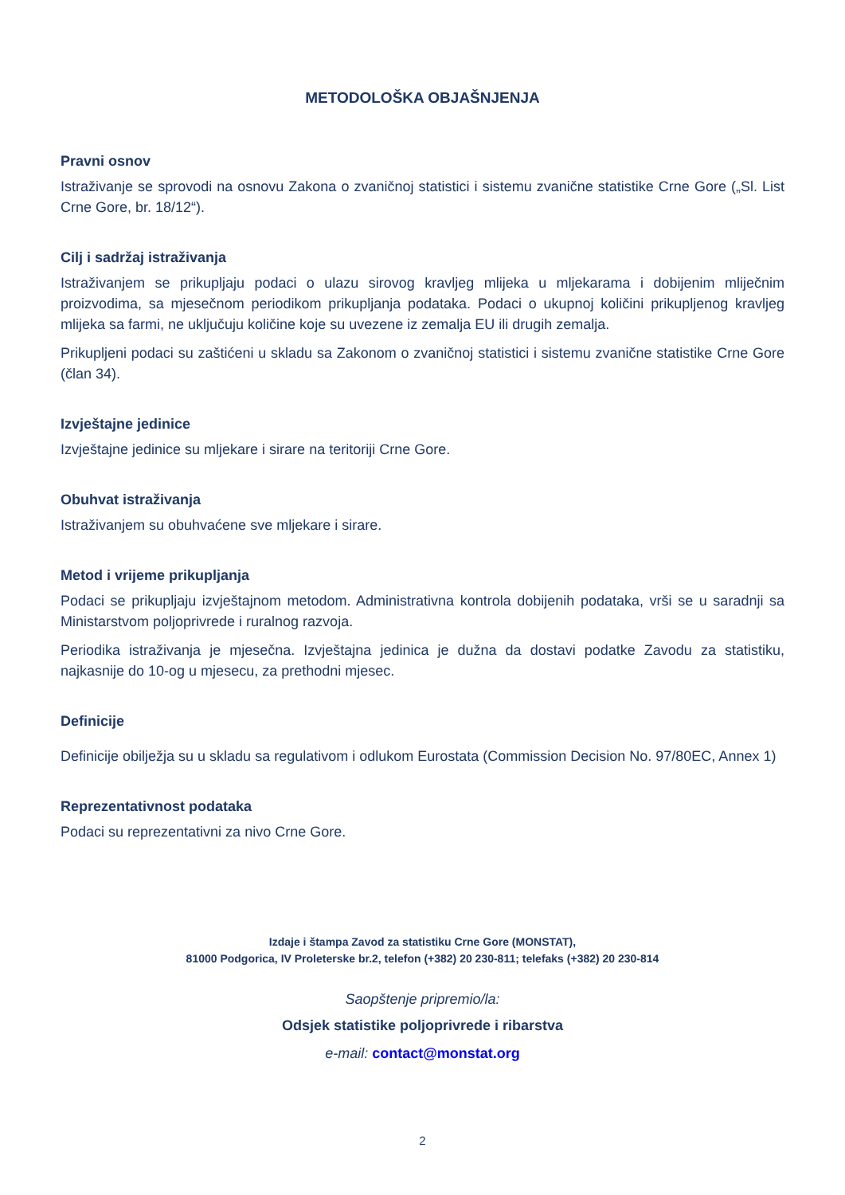METODOLOŠKA OBJAŠNJENJA
Pravni osnov
Istraživanje se sprovodi na osnovu Zakona o zvaničnoj statistici i sistemu zvanične statistike Crne Gore („Sl. List Crne Gore, br. 18/12“).
Cilj i sadržaj istraživanja
Istraživanjem se prikupljaju podaci o ulazu sirovog kravljeg mlijeka u mljekarama i dobijenim mliječnim proizvodima, sa mjesečnom periodikom prikupljanja podataka. Podaci o ukupnoj količini prikupljenog kravljeg mlijeka sa farmi, ne uključuju količine koje su uvezene iz zemalja EU ili drugih zemalja.
Prikupljeni podaci su zaštićeni u skladu sa Zakonom o zvaničnoj statistici i sistemu zvanične statistike Crne Gore (član 34).
Izvještajne jedinice
Izvještajne jedinice su mljekare i sirare na teritoriji Crne Gore.
Obuhvat istraživanja
Istraživanjem su obuhvaćene sve mljekare i sirare.
Metod i vrijeme prikupljanja
Podaci se prikupljaju izvještajnom metodom. Administrativna kontrola dobijenih podataka, vrši se u saradnji sa Ministarstvom poljoprivrede i ruralnog razvoja.
Periodika istraživanja je mjesečna. Izvještajna jedinica je dužna da dostavi podatke Zavodu za statistiku, najkasnije do 10-og u mjesecu, za prethodni mjesec.
Definicije
Definicije obilježja su u skladu sa regulativom i odlukom Eurostata (Commission Decision No. 97/80EC, Annex 1)
Reprezentativnost podataka
Podaci su reprezentativni za nivo Crne Gore.
Izdaje i štampa Zavod za statistiku Crne Gore (MONSTAT),
81000 Podgorica, IV Proleterske br.2, telefon (+382) 20 230-811; telefaks (+382) 20 230-814
Saopštenje pripremio/la:
Odsjek statistike poljoprivrede i ribarstva
e-mail: contact@monstat.org
2